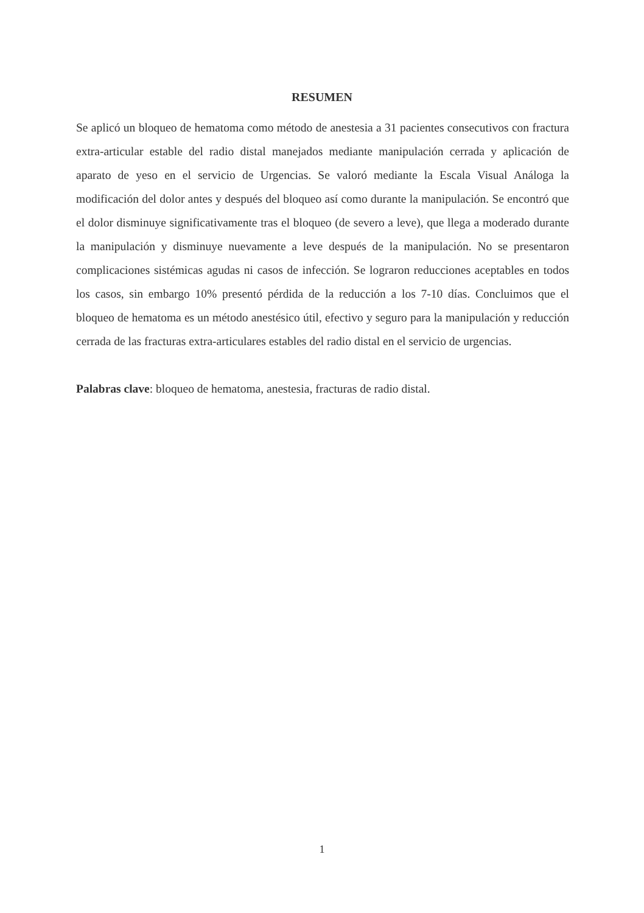RESUMEN
Se aplicó un bloqueo de hematoma como método de anestesia a 31 pacientes consecutivos con fractura extra-articular estable del radio distal manejados mediante manipulación cerrada y aplicación de aparato de yeso en el servicio de Urgencias. Se valoró mediante la Escala Visual Análoga la modificación del dolor antes y después del bloqueo así como durante la manipulación. Se encontró que el dolor disminuye significativamente tras el bloqueo (de severo a leve), que llega a moderado durante la manipulación y disminuye nuevamente a leve después de la manipulación. No se presentaron complicaciones sistémicas agudas ni casos de infección. Se lograron reducciones aceptables en todos los casos, sin embargo 10% presentó pérdida de la reducción a los 7-10 días. Concluimos que el bloqueo de hematoma es un método anestésico útil, efectivo y seguro para la manipulación y reducción cerrada de las fracturas extra-articulares estables del radio distal en el servicio de urgencias.
Palabras clave: bloqueo de hematoma, anestesia, fracturas de radio distal.
1